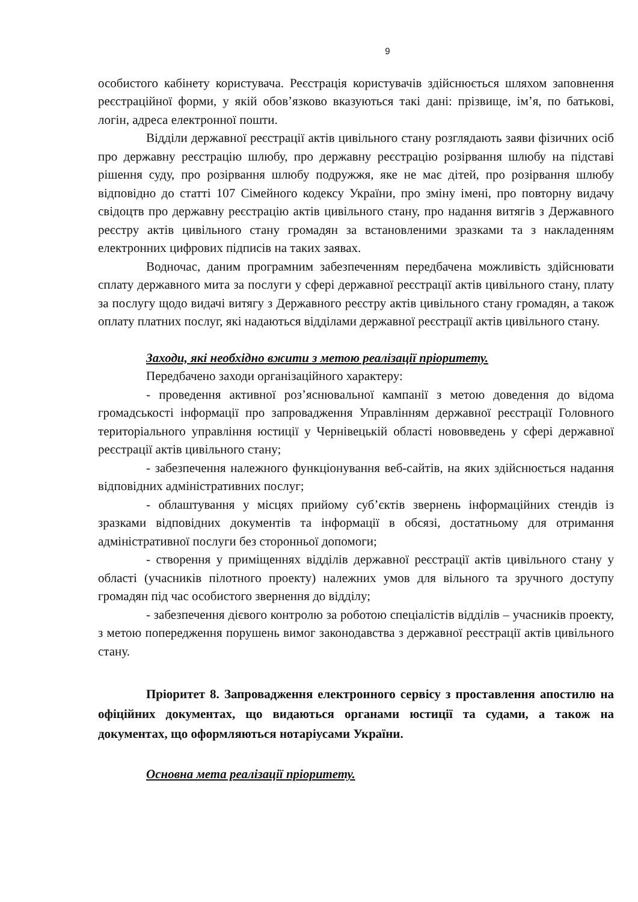9
особистого кабінету користувача. Реєстрація користувачів здійснюється шляхом заповнення реєстраційної форми, у якій обов’язково вказуються такі дані: прізвище, ім’я, по батькові, логін, адреса електронної пошти.
Відділи державної реєстрації актів цивільного стану розглядають заяви фізичних осіб про державну реєстрацію шлюбу, про державну реєстрацію розірвання шлюбу на підставі рішення суду, про розірвання шлюбу подружжя, яке не має дітей, про розірвання шлюбу відповідно до статті 107 Сімейного кодексу України, про зміну імені, про повторну видачу свідоцтв про державну реєстрацію актів цивільного стану, про надання витягів з Державного реєстру актів цивільного стану громадян за встановленими зразками та з накладенням електронних цифрових підписів на таких заявах.
Водночас, даним програмним забезпеченням передбачена можливість здійснювати сплату державного мита за послуги у сфері державної реєстрації актів цивільного стану, плату за послугу щодо видачі витягу з Державного реєстру актів цивільного стану громадян, а також оплату платних послуг, які надаються відділами державної реєстрації актів цивільного стану.
Заходи, які необхідно вжити з метою реалізації пріоритету.
Передбачено заходи організаційного характеру:
- проведення активної роз’яснювальної кампанії з метою доведення до відома громадськості інформації про запровадження Управлінням державної реєстрації Головного територіального управління юстиції у Чернівецькій області нововведень у сфері державної реєстрації актів цивільного стану;
- забезпечення належного функціонування веб-сайтів, на яких здійснюється надання відповідних адміністративних послуг;
- облаштування у місцях прийому суб’єктів звернень інформаційних стендів із зразками відповідних документів та інформації в обсязі, достатньому для отримання адміністративної послуги без сторонньої допомоги;
- створення у приміщеннях відділів державної реєстрації актів цивільного стану у області (учасників пілотного проекту) належних умов для вільного та зручного доступу громадян під час особистого звернення до відділу;
- забезпечення дієвого контролю за роботою спеціалістів відділів – учасників проекту, з метою попередження порушень вимог законодавства з державної реєстрації актів цивільного стану.
Пріоритет 8. Запровадження електронного сервісу з проставлення апостилю на офіційних документах, що видаються органами юстиції та судами, а також на документах, що оформляються нотаріусами України.
Основна мета реалізації пріоритету.